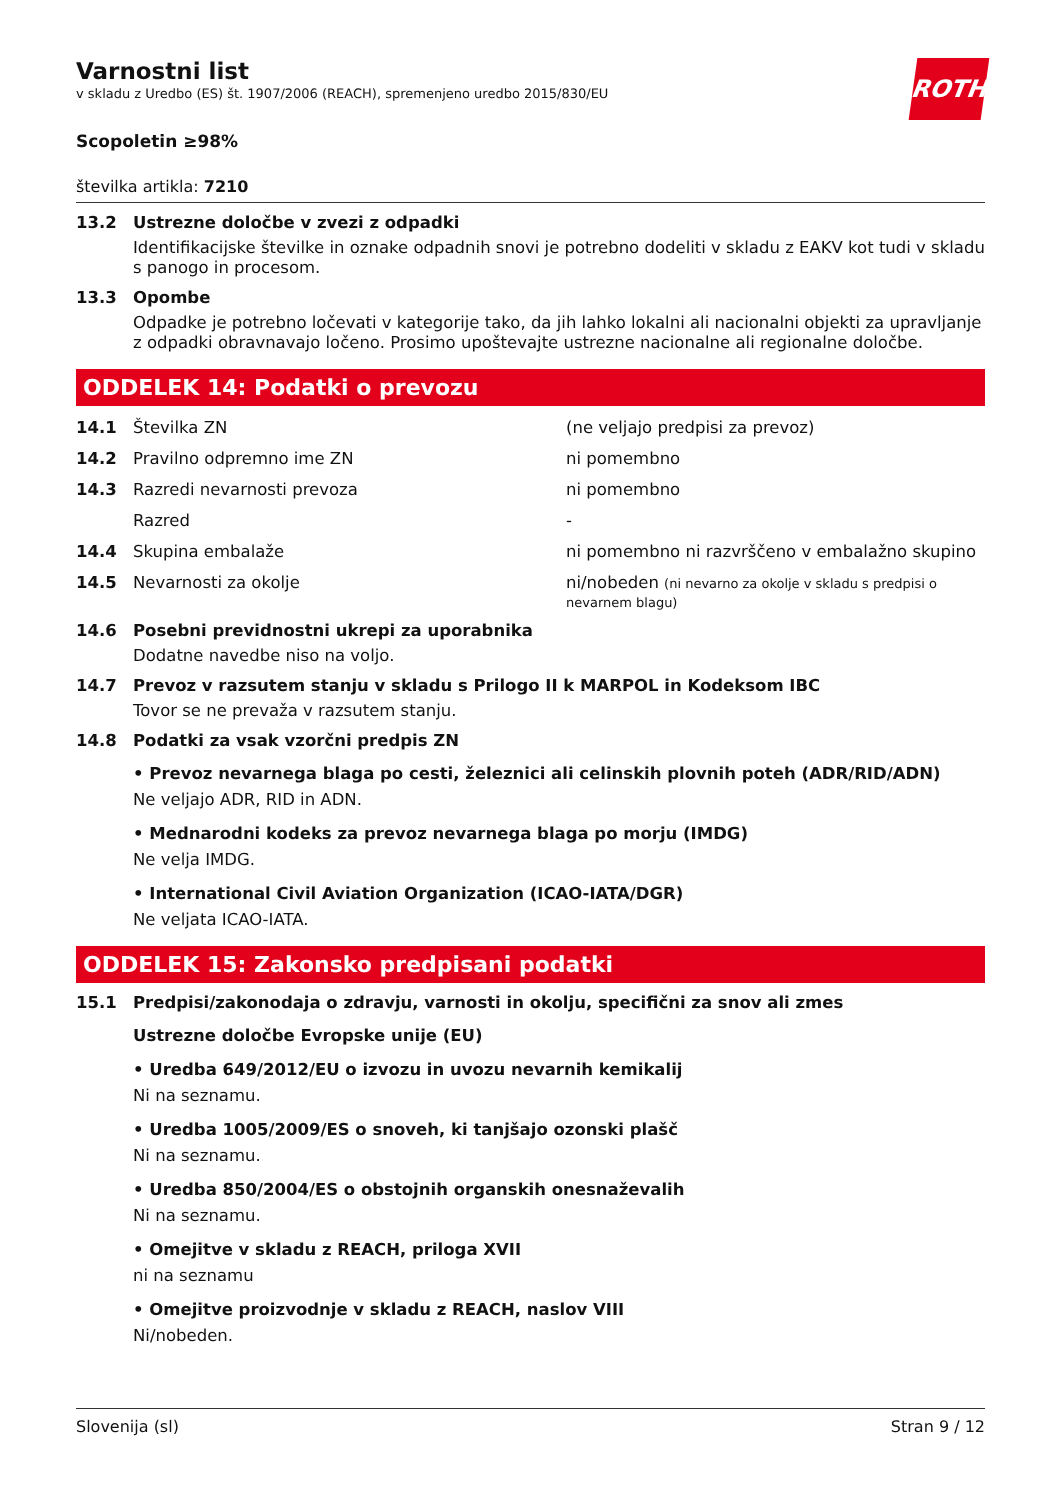Varnostni list
v skladu z Uredbo (ES) št. 1907/2006 (REACH), spremenjeno uredbo 2015/830/EU
ROTH
Scopoletin ≥98%
številka artikla: 7210
13.2 Ustrezne določbe v zvezi z odpadki
Identifikacijske številke in oznake odpadnih snovi je potrebno dodeliti v skladu z EAKV kot tudi v skladu s panogo in procesom.
13.3 Opombe
Odpadke je potrebno ločevati v kategorije tako, da jih lahko lokalni ali nacionalni objekti za upravljanje z odpadki obravnavajo ločeno. Prosimo upoštevajte ustrezne nacionalne ali regionalne določbe.
ODDELEK 14: Podatki o prevozu
14.1 Številka ZN (ne veljajo predpisi za prevoz)
14.2 Pravilno odpremno ime ZN ni pomembno
14.3 Razredi nevarnosti prevoza ni pomembno
Razred -
14.4 Skupina embalaže ni pomembno ni razvrščeno v embalažno skupino
14.5 Nevarnosti za okolje ni/nobeden (ni nevarno za okolje v skladu s predpisi o nevarnem blagu)
14.6 Posebni previdnostni ukrepi za uporabnika
Dodatne navedbe niso na voljo.
14.7 Prevoz v razsutem stanju v skladu s Prilogo II k MARPOL in Kodeksom IBC
Tovor se ne prevaža v razsutem stanju.
14.8 Podatki za vsak vzorčni predpis ZN
• Prevoz nevarnega blaga po cesti, železnici ali celinskih plovnih poteh (ADR/RID/ADN)
Ne veljajo ADR, RID in ADN.
• Mednarodni kodeks za prevoz nevarnega blaga po morju (IMDG)
Ne velja IMDG.
• International Civil Aviation Organization (ICAO-IATA/DGR)
Ne veljata ICAO-IATA.
ODDELEK 15: Zakonsko predpisani podatki
15.1 Predpisi/zakonodaja o zdravju, varnosti in okolju, specifični za snov ali zmes
Ustrezne določbe Evropske unije (EU)
• Uredba 649/2012/EU o izvozu in uvozu nevarnih kemikalij
Ni na seznamu.
• Uredba 1005/2009/ES o snoveh, ki tanjšajo ozonski plašč
Ni na seznamu.
• Uredba 850/2004/ES o obstojnih organskih onesnaževalih
Ni na seznamu.
• Omejitve v skladu z REACH, priloga XVII
ni na seznamu
• Omejitve proizvodnje v skladu z REACH, naslov VIII
Ni/nobeden.
Slovenija (sl) Stran 9 / 12